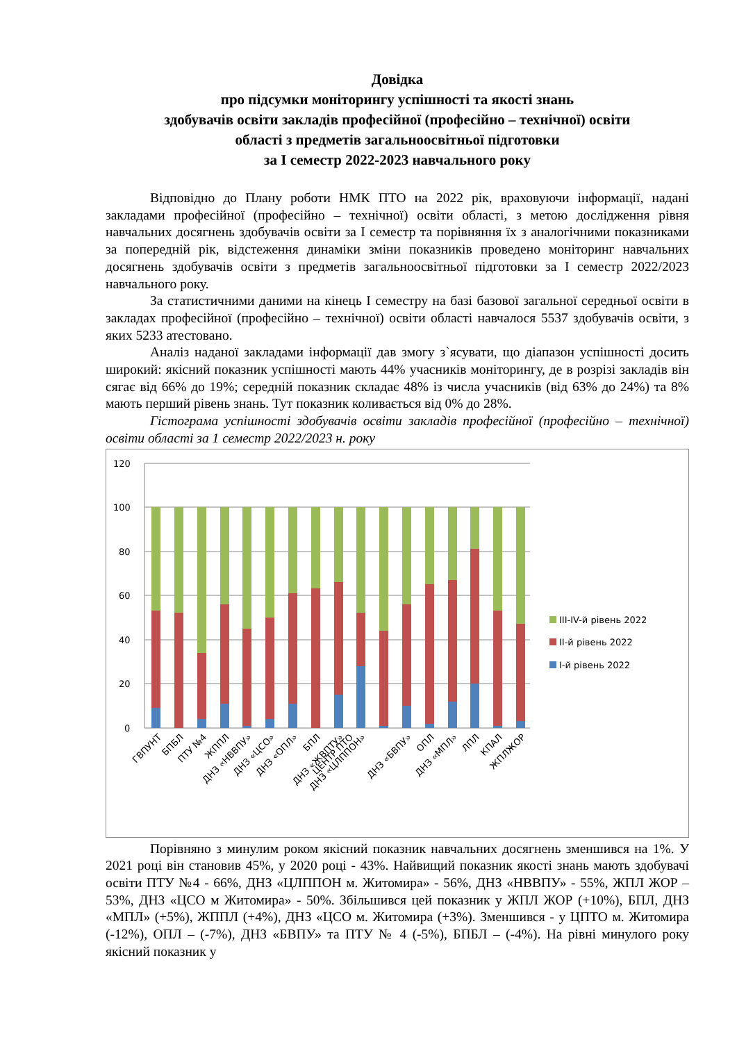Довідка
про підсумки моніторингу успішності та якості знань
здобувачів освіти закладів професійної (професійно – технічної) освіти
області з предметів загальноосвітньої підготовки
за I семестр 2022-2023 навчального року
Відповідно до Плану роботи НМК ПТО на 2022 рік, враховуючи інформації, надані закладами професійної (професійно – технічної) освіти області, з метою дослідження рівня навчальних досягнень здобувачів освіти за І семестр та порівняння їх з аналогічними показниками за попередній рік, відстеження динаміки зміни показників проведено моніторинг навчальних досягнень здобувачів освіти з предметів загальноосвітньої підготовки за І семестр 2022/2023 навчального року.
За статистичними даними на кінець І семестру на базі базової загальної середньої освіти в закладах професійної (професійно – технічної) освіти області навчалося 5537 здобувачів освіти, з яких 5233 атестовано.
Аналіз наданої закладами інформації дав змогу з`ясувати, що діапазон успішності досить широкий: якісний показник успішності мають 44% учасників моніторингу, де в розрізі закладів він сягає від 66% до 19%; середній показник складає 48% із числа учасників (від 63% до 24%) та 8% мають перший рівень знань. Тут показник коливається від 0% до 28%.
Гістограма успішності здобувачів освіти закладів професійної (професійно – технічної) освіти області за 1 семестр 2022/2023 н. року
120
100
80
60
40
20
0
ГВПУНТ
БПБЛ
ПТУ №4
ЖППЛ
ДНЗ «НВВПУ»
ДНЗ «ЦСО»
ДНЗ «ОПЛ»
БПЛ
ДНЗ «ЖВПТУ»
ЦЕНТР ПТО
ДНЗ «ЦЛППОН»
ДНЗ «БВПУ»
ОПЛ
ДНЗ «МПЛ»
ЛПЛ
КПАЛ
ЖПЛЖОР
III-IV-й рівень 2022
II-й рівень 2022
I-й рівень 2022
Порівняно з минулим роком якісний показник навчальних досягнень зменшився на 1%. У 2021 році він становив 45%, у 2020 році - 43%. Найвищий показник якості знань мають здобувачі освіти ПТУ №4 - 66%, ДНЗ «ЦЛППОН м. Житомира» - 56%, ДНЗ «НВВПУ» - 55%, ЖПЛ ЖОР – 53%, ДНЗ «ЦСО м Житомира» - 50%. Збільшився цей показник у ЖПЛ ЖОР (+10%), БПЛ, ДНЗ «МПЛ» (+5%), ЖППЛ (+4%), ДНЗ «ЦСО м. Житомира (+3%). Зменшився - у ЦПТО м. Житомира (-12%), ОПЛ – (-7%), ДНЗ «БВПУ» та ПТУ № 4 (-5%), БПБЛ – (-4%). На рівні минулого року якісний показник у